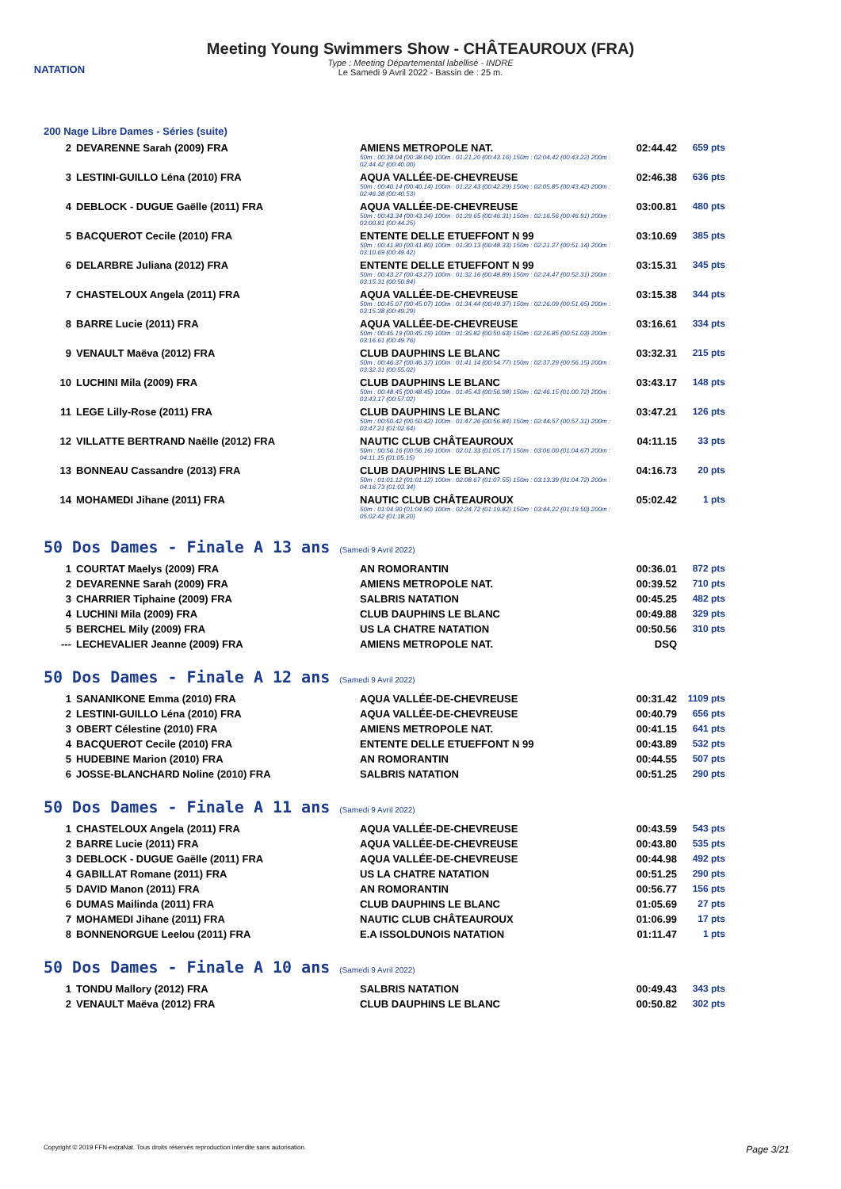NATATION
Meeting Young Swimmers Show - CHÂTEAUROUX (FRA)
Type : Meeting Départemental labellisé - INDRE
Le Samedi 9 Avril 2022 - Bassin de : 25 m.
200 Nage Libre Dames - Séries (suite)
| 2 | DEVARENNE Sarah (2009) FRA | AMIENS METROPOLE NAT. 50m : 00:38.04 (00:38.04) 100m : 01:21.20 (00:43.16) 150m : 02:04.42 (00:43.22) 200m : 02:44.42 (00:40.00) | 02:44.42 | 659 pts |
| 3 | LESTINI-GUILLO Léna (2010) FRA | AQUA VALLÉE-DE-CHEVREUSE 50m : 00:40.14 (00:40.14) 100m : 01:22.43 (00:42.29) 150m : 02:05.85 (00:43.42) 200m : 02:46.38 (00:40.53) | 02:46.38 | 636 pts |
| 4 | DEBLOCK - DUGUE Gaëlle (2011) FRA | AQUA VALLÉE-DE-CHEVREUSE 50m : 00:43.34 (00:43.34) 100m : 01:29.65 (00:46.31) 150m : 02:16.56 (00:46.91) 200m : 03:00.81 (00:44.25) | 03:00.81 | 480 pts |
| 5 | BACQUEROT Cecile (2010) FRA | ENTENTE DELLE ETUEFFONT N 99 50m : 00:41.80 (00:41.80) 100m : 01:30.13 (00:48.33) 150m : 02:21.27 (00:51.14) 200m : 03:10.69 (00:49.42) | 03:10.69 | 385 pts |
| 6 | DELARBRE Juliana (2012) FRA | ENTENTE DELLE ETUEFFONT N 99 50m : 00:43.27 (00:43.27) 100m : 01:32.16 (00:48.89) 150m : 02:24.47 (00:52.31) 200m : 03:15.31 (00:50.84) | 03:15.31 | 345 pts |
| 7 | CHASTELOUX Angela (2011) FRA | AQUA VALLÉE-DE-CHEVREUSE 50m : 00:45.07 (00:45.07) 100m : 01:34.44 (00:49.37) 150m : 02:26.09 (00:51.65) 200m : 03:15.38 (00:49.29) | 03:15.38 | 344 pts |
| 8 | BARRE Lucie (2011) FRA | AQUA VALLÉE-DE-CHEVREUSE 50m : 00:45.19 (00:45.19) 100m : 01:35.82 (00:50.63) 150m : 02:26.85 (00:51.03) 200m : 03:16.61 (00:49.76) | 03:16.61 | 334 pts |
| 9 | VENAULT Maëva (2012) FRA | CLUB DAUPHINS LE BLANC 50m : 00:46.37 (00:46.37) 100m : 01:41.14 (00:54.77) 150m : 02:37.29 (00:56.15) 200m : 03:32.31 (00:55.02) | 03:32.31 | 215 pts |
| 10 | LUCHINI Mila (2009) FRA | CLUB DAUPHINS LE BLANC 50m : 00:48.45 (00:48.45) 100m : 01:45.43 (00:56.98) 150m : 02:46.15 (01:00.72) 200m : 03:43.17 (00:57.02) | 03:43.17 | 148 pts |
| 11 | LEGE Lilly-Rose (2011) FRA | CLUB DAUPHINS LE BLANC 50m : 00:50.42 (00:50.42) 100m : 01:47.26 (00:56.84) 150m : 02:44.57 (00:57.31) 200m : 03:47.21 (01:02.64) | 03:47.21 | 126 pts |
| 12 | VILLATTE BERTRAND Naëlle (2012) FRA | NAUTIC CLUB CHÂTEAUROUX 50m : 00:56.16 (00:56.16) 100m : 02:01.33 (01:05.17) 150m : 03:06.00 (01:04.67) 200m : 04:11.15 (01:05.15) | 04:11.15 | 33 pts |
| 13 | BONNEAU Cassandre (2013) FRA | CLUB DAUPHINS LE BLANC 50m : 01:01.12 (01:01.12) 100m : 02:08.67 (01:07.55) 150m : 03:13.39 (01:04.72) 200m : 04:16.73 (01:03.34) | 04:16.73 | 20 pts |
| 14 | MOHAMEDI Jihane (2011) FRA | NAUTIC CLUB CHÂTEAUROUX 50m : 01:04.90 (01:04.90) 100m : 02:24.72 (01:19.82) 150m : 03:44.22 (01:19.50) 200m : 05:02.42 (01:18.20) | 05:02.42 | 1 pts |
50 Dos Dames - Finale A 13 ans (Samedi 9 Avril 2022)
| 1 | COURTAT Maelys (2009) FRA | AN ROMORANTIN | 00:36.01 | 872 pts |
| 2 | DEVARENNE Sarah (2009) FRA | AMIENS METROPOLE NAT. | 00:39.52 | 710 pts |
| 3 | CHARRIER Tiphaine (2009) FRA | SALBRIS NATATION | 00:45.25 | 482 pts |
| 4 | LUCHINI Mila (2009) FRA | CLUB DAUPHINS LE BLANC | 00:49.88 | 329 pts |
| 5 | BERCHEL Mily (2009) FRA | US LA CHATRE NATATION | 00:50.56 | 310 pts |
| --- | LECHEVALIER Jeanne (2009) FRA | AMIENS METROPOLE NAT. | DSQ | |
50 Dos Dames - Finale A 12 ans (Samedi 9 Avril 2022)
| 1 | SANANIKONE Emma (2010) FRA | AQUA VALLÉE-DE-CHEVREUSE | 00:31.42 | 1109 pts |
| 2 | LESTINI-GUILLO Léna (2010) FRA | AQUA VALLÉE-DE-CHEVREUSE | 00:40.79 | 656 pts |
| 3 | OBERT Célestine (2010) FRA | AMIENS METROPOLE NAT. | 00:41.15 | 641 pts |
| 4 | BACQUEROT Cecile (2010) FRA | ENTENTE DELLE ETUEFFONT N 99 | 00:43.89 | 532 pts |
| 5 | HUDEBINE Marion (2010) FRA | AN ROMORANTIN | 00:44.55 | 507 pts |
| 6 | JOSSE-BLANCHARD Noline (2010) FRA | SALBRIS NATATION | 00:51.25 | 290 pts |
50 Dos Dames - Finale A 11 ans (Samedi 9 Avril 2022)
| 1 | CHASTELOUX Angela (2011) FRA | AQUA VALLÉE-DE-CHEVREUSE | 00:43.59 | 543 pts |
| 2 | BARRE Lucie (2011) FRA | AQUA VALLÉE-DE-CHEVREUSE | 00:43.80 | 535 pts |
| 3 | DEBLOCK - DUGUE Gaëlle (2011) FRA | AQUA VALLÉE-DE-CHEVREUSE | 00:44.98 | 492 pts |
| 4 | GABILLAT Romane (2011) FRA | US LA CHATRE NATATION | 00:51.25 | 290 pts |
| 5 | DAVID Manon (2011) FRA | AN ROMORANTIN | 00:56.77 | 156 pts |
| 6 | DUMAS Mailinda (2011) FRA | CLUB DAUPHINS LE BLANC | 01:05.69 | 27 pts |
| 7 | MOHAMEDI Jihane (2011) FRA | NAUTIC CLUB CHÂTEAUROUX | 01:06.99 | 17 pts |
| 8 | BONNENORGUE Leelou (2011) FRA | E.A ISSOLDUNOIS NATATION | 01:11.47 | 1 pts |
50 Dos Dames - Finale A 10 ans (Samedi 9 Avril 2022)
| 1 | TONDU Mallory (2012) FRA | SALBRIS NATATION | 00:49.43 | 343 pts |
| 2 | VENAULT Maëva (2012) FRA | CLUB DAUPHINS LE BLANC | 00:50.82 | 302 pts |
Copyright © 2019 FFN-extraNat. Tous droits réservés reproduction interdite sans autorisation. Page 3/21